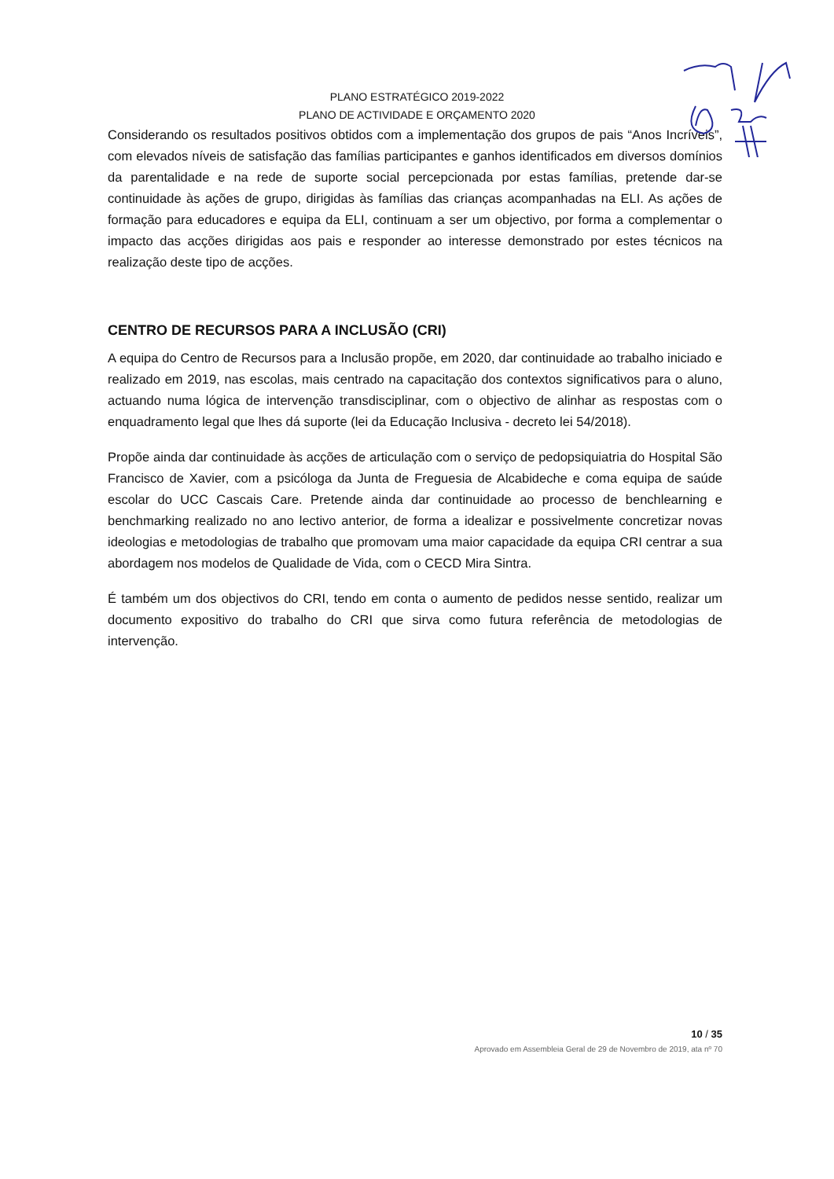PLANO ESTRATÉGICO 2019-2022
PLANO DE ACTIVIDADE E ORÇAMENTO 2020
Considerando os resultados positivos obtidos com a implementação dos grupos de pais “Anos Incríveis”, com elevados níveis de satisfação das famílias participantes e ganhos identificados em diversos domínios da parentalidade e na rede de suporte social percepcionada por estas famílias, pretende dar-se continuidade às ações de grupo, dirigidas às famílias das crianças acompanhadas na ELI. As ações de formação para educadores e equipa da ELI, continuam a ser um objectivo, por forma a complementar o impacto das acções dirigidas aos pais e responder ao interesse demonstrado por estes técnicos na realização deste tipo de acções.
CENTRO DE RECURSOS PARA A INCLUSÃO (CRI)
A equipa do Centro de Recursos para a Inclusão propõe, em 2020, dar continuidade ao trabalho iniciado e realizado em 2019, nas escolas, mais centrado na capacitação dos contextos significativos para o aluno, actuando numa lógica de intervenção transdisciplinar, com o objectivo de alinhar as respostas com o enquadramento legal que lhes dá suporte (lei da Educação Inclusiva - decreto lei 54/2018).
Propõe ainda dar continuidade às acções de articulação com o serviço de pedopsiquiatria do Hospital São Francisco de Xavier, com a psicóloga da Junta de Freguesia de Alcabideche e coma equipa de saúde escolar do UCC Cascais Care. Pretende ainda dar continuidade ao processo de benchlearning e benchmarking realizado no ano lectivo anterior, de forma a idealizar e possivelmente concretizar novas ideologias e metodologias de trabalho que promovam uma maior capacidade da equipa CRI centrar a sua abordagem nos modelos de Qualidade de Vida, com o CECD Mira Sintra.
É também um dos objectivos do CRI, tendo em conta o aumento de pedidos nesse sentido, realizar um documento expositivo do trabalho do CRI que sirva como futura referência de metodologias de intervenção.
10 / 35
Aprovado em Assembleia Geral de 29 de Novembro de 2019, ata nº 70